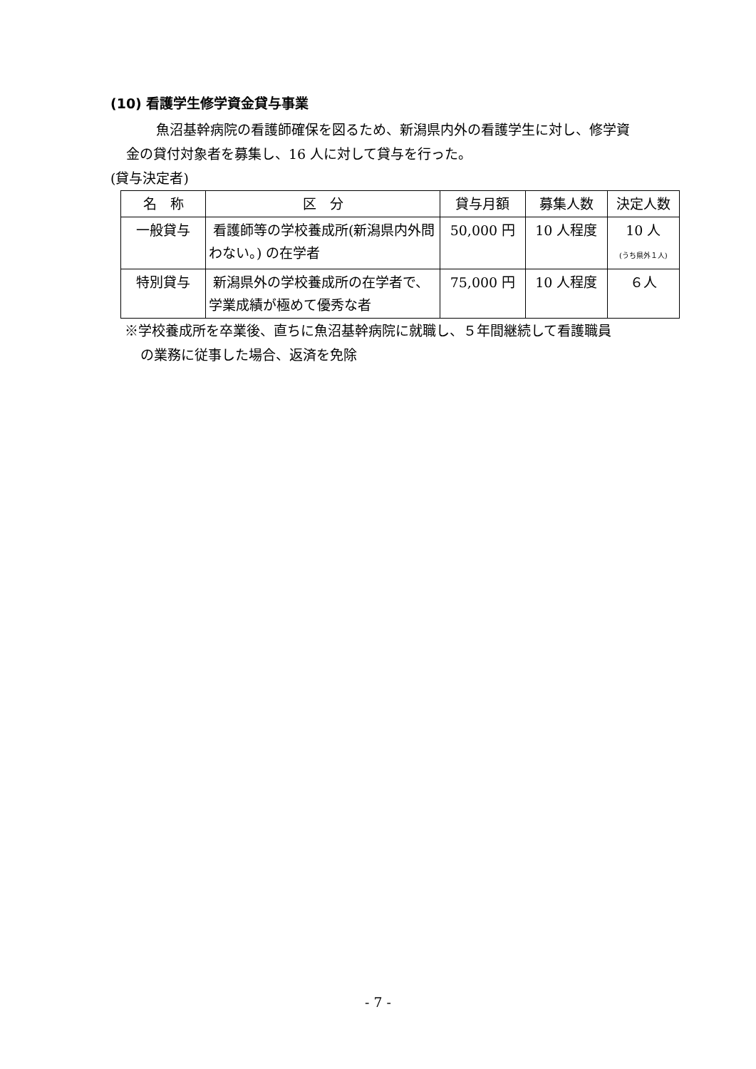(10) 看護学生修学資金貸与事業
魚沼基幹病院の看護師確保を図るため、新潟県内外の看護学生に対し、修学資
金の貸付対象者を募集し、16 人に対して貸与を行った。
(貸与決定者)
| 名 称 | 区 分 | 貸与月額 | 募集人数 | 決定人数 |
| 一般貸与 | 看護師等の学校養成所(新潟県内外問わない。) の在学者 | 50,000 円 | 10 人程度 | 10 人 (うち県外１人) |
| 特別貸与 | 新潟県外の学校養成所の在学者で、学業成績が極めて優秀な者 | 75,000 円 | 10 人程度 | ６人 |
※学校養成所を卒業後、直ちに魚沼基幹病院に就職し、５年間継続して看護職員
の業務に従事した場合、返済を免除
- 7 -